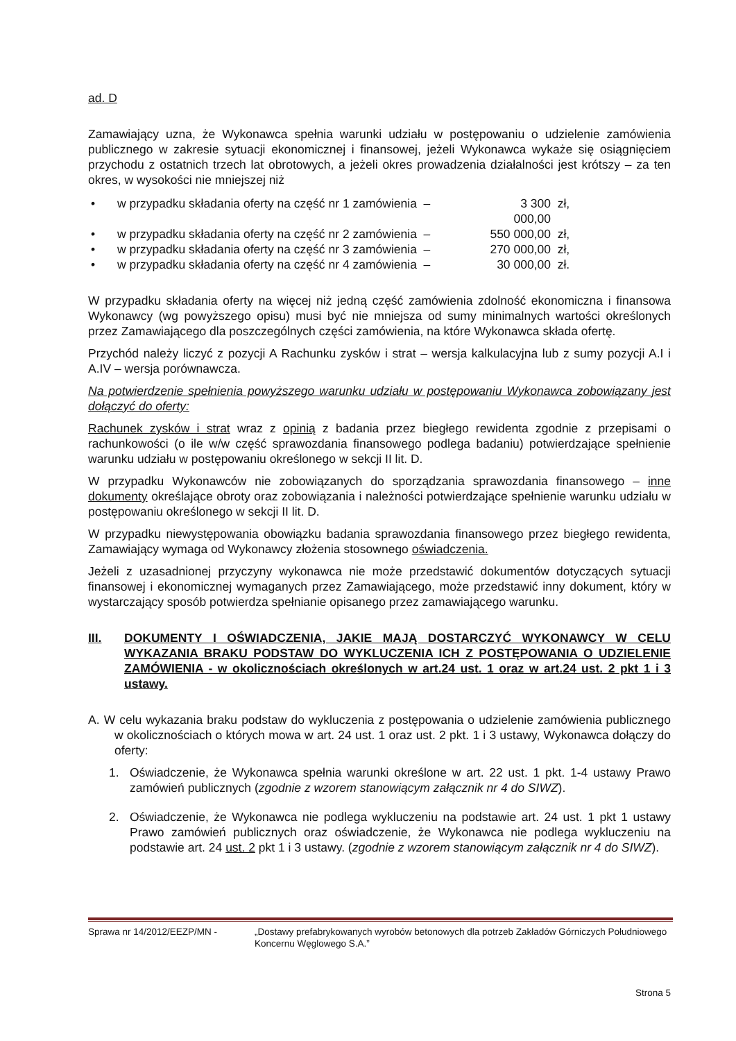ad. D
Zamawiający uzna, że Wykonawca spełnia warunki udziału w postępowaniu o udzielenie zamówienia publicznego w zakresie sytuacji ekonomicznej i finansowej, jeżeli Wykonawca wykaże się osiągnięciem przychodu z ostatnich trzech lat obrotowych, a jeżeli okres prowadzenia działalności jest krótszy – za ten okres, w wysokości nie mniejszej niż
• w przypadku składania oferty na część nr 1 zamówienia – 3 300 000,00 zł,
• w przypadku składania oferty na część nr 2 zamówienia – 550 000,00 zł,
• w przypadku składania oferty na część nr 3 zamówienia – 270 000,00 zł,
• w przypadku składania oferty na część nr 4 zamówienia – 30 000,00 zł.
W przypadku składania oferty na więcej niż jedną część zamówienia zdolność ekonomiczna i finansowa Wykonawcy (wg powyższego opisu) musi być nie mniejsza od sumy minimalnych wartości określonych przez Zamawiającego dla poszczególnych części zamówienia, na które Wykonawca składa ofertę.
Przychód należy liczyć z pozycji A Rachunku zysków i strat – wersja kalkulacyjna lub z sumy pozycji A.I i A.IV – wersja porównawcza.
Na potwierdzenie spełnienia powyższego warunku udziału w postępowaniu Wykonawca zobowiązany jest dołączyć do oferty:
Rachunek zysków i strat wraz z opinią z badania przez biegłego rewidenta zgodnie z przepisami o rachunkowości (o ile w/w część sprawozdania finansowego podlega badaniu) potwierdzające spełnienie warunku udziału w postępowaniu określonego w sekcji II lit. D.
W przypadku Wykonawców nie zobowiązanych do sporządzania sprawozdania finansowego – inne dokumenty określające obroty oraz zobowiązania i należności potwierdzające spełnienie warunku udziału w postępowaniu określonego w sekcji II lit. D.
W przypadku niewystępowania obowiązku badania sprawozdania finansowego przez biegłego rewidenta, Zamawiający wymaga od Wykonawcy złożenia stosownego oświadczenia.
Jeżeli z uzasadnionej przyczyny wykonawca nie może przedstawić dokumentów dotyczących sytuacji finansowej i ekonomicznej wymaganych przez Zamawiającego, może przedstawić inny dokument, który w wystarczający sposób potwierdza spełnianie opisanego przez zamawiającego warunku.
III. DOKUMENTY I OŚWIADCZENIA, JAKIE MAJĄ DOSTARCZYĆ WYKONAWCY W CELU WYKAZANIA BRAKU PODSTAW DO WYKLUCZENIA ICH Z POSTĘPOWANIA O UDZIELENIE ZAMÓWIENIA - w okolicznościach określonych w art.24 ust. 1 oraz w art.24 ust. 2 pkt 1 i 3 ustawy.
A. W celu wykazania braku podstaw do wykluczenia z postępowania o udzielenie zamówienia publicznego w okolicznościach o których mowa w art. 24 ust. 1 oraz ust. 2 pkt. 1 i 3 ustawy, Wykonawca dołączy do oferty:
1. Oświadczenie, że Wykonawca spełnia warunki określone w art. 22 ust. 1 pkt. 1-4 ustawy Prawo zamówień publicznych (zgodnie z wzorem stanowiącym załącznik nr 4 do SIWZ).
2. Oświadczenie, że Wykonawca nie podlega wykluczeniu na podstawie art. 24 ust. 1 pkt 1 ustawy Prawo zamówień publicznych oraz oświadczenie, że Wykonawca nie podlega wykluczeniu na podstawie art. 24 ust. 2 pkt 1 i 3 ustawy. (zgodnie z wzorem stanowiącym załącznik nr 4 do SIWZ).
Sprawa nr 14/2012/EEZP/MN - „Dostawy prefabrykowanych wyrobów betonowych dla potrzeb Zakładów Górniczych Południowego Koncernu Węglowego S.A.”
Strona 5